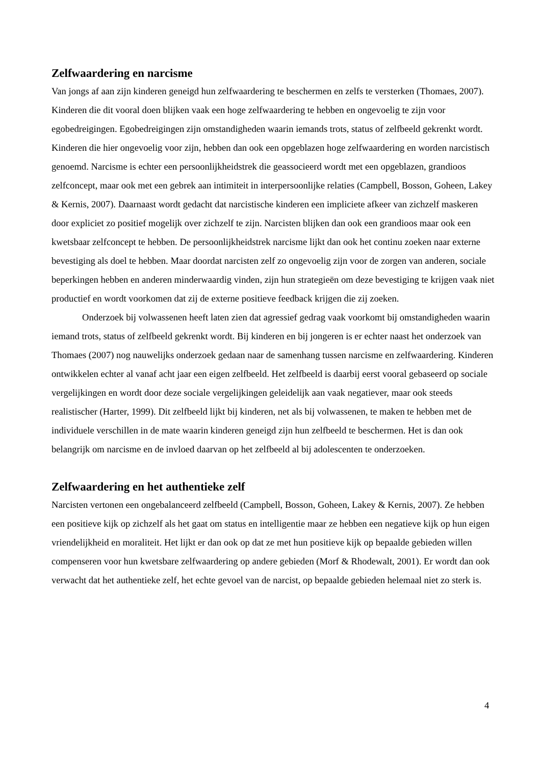Zelfwaardering en narcisme
Van jongs af aan zijn kinderen geneigd hun zelfwaardering te beschermen en zelfs te versterken (Thomaes, 2007). Kinderen die dit vooral doen blijken vaak een hoge zelfwaardering te hebben en ongevoelig te zijn voor egobedreigingen. Egobedreigingen zijn omstandigheden waarin iemands trots, status of zelfbeeld gekrenkt wordt. Kinderen die hier ongevoelig voor zijn, hebben dan ook een opgeblazen hoge zelfwaardering en worden narcistisch genoemd. Narcisme is echter een persoonlijkheidstrek die geassocieerd wordt met een opgeblazen, grandioos zelfconcept, maar ook met een gebrek aan intimiteit in interpersoonlijke relaties (Campbell, Bosson, Goheen, Lakey & Kernis, 2007). Daarnaast wordt gedacht dat narcistische kinderen een impliciete afkeer van zichzelf maskeren door expliciet zo positief mogelijk over zichzelf te zijn. Narcisten blijken dan ook een grandioos maar ook een kwetsbaar zelfconcept te hebben. De persoonlijkheidstrek narcisme lijkt dan ook het continu zoeken naar externe bevestiging als doel te hebben. Maar doordat narcisten zelf zo ongevoelig zijn voor de zorgen van anderen, sociale beperkingen hebben en anderen minderwaardig vinden, zijn hun strategieën om deze bevestiging te krijgen vaak niet productief en wordt voorkomen dat zij de externe positieve feedback krijgen die zij zoeken.
Onderzoek bij volwassenen heeft laten zien dat agressief gedrag vaak voorkomt bij omstandigheden waarin iemand trots, status of zelfbeeld gekrenkt wordt. Bij kinderen en bij jongeren is er echter naast het onderzoek van Thomaes (2007) nog nauwelijks onderzoek gedaan naar de samenhang tussen narcisme en zelfwaardering. Kinderen ontwikkelen echter al vanaf acht jaar een eigen zelfbeeld. Het zelfbeeld is daarbij eerst vooral gebaseerd op sociale vergelijkingen en wordt door deze sociale vergelijkingen geleidelijk aan vaak negatiever, maar ook steeds realistischer (Harter, 1999). Dit zelfbeeld lijkt bij kinderen, net als bij volwassenen, te maken te hebben met de individuele verschillen in de mate waarin kinderen geneigd zijn hun zelfbeeld te beschermen. Het is dan ook belangrijk om narcisme en de invloed daarvan op het zelfbeeld al bij adolescenten te onderzoeken.
Zelfwaardering en het authentieke zelf
Narcisten vertonen een ongebalanceerd zelfbeeld (Campbell, Bosson, Goheen, Lakey & Kernis, 2007). Ze hebben een positieve kijk op zichzelf als het gaat om status en intelligentie maar ze hebben een negatieve kijk op hun eigen vriendelijkheid en moraliteit. Het lijkt er dan ook op dat ze met hun positieve kijk op bepaalde gebieden willen compenseren voor hun kwetsbare zelfwaardering op andere gebieden (Morf & Rhodewalt, 2001). Er wordt dan ook verwacht dat het authentieke zelf, het echte gevoel van de narcist, op bepaalde gebieden helemaal niet zo sterk is.
4